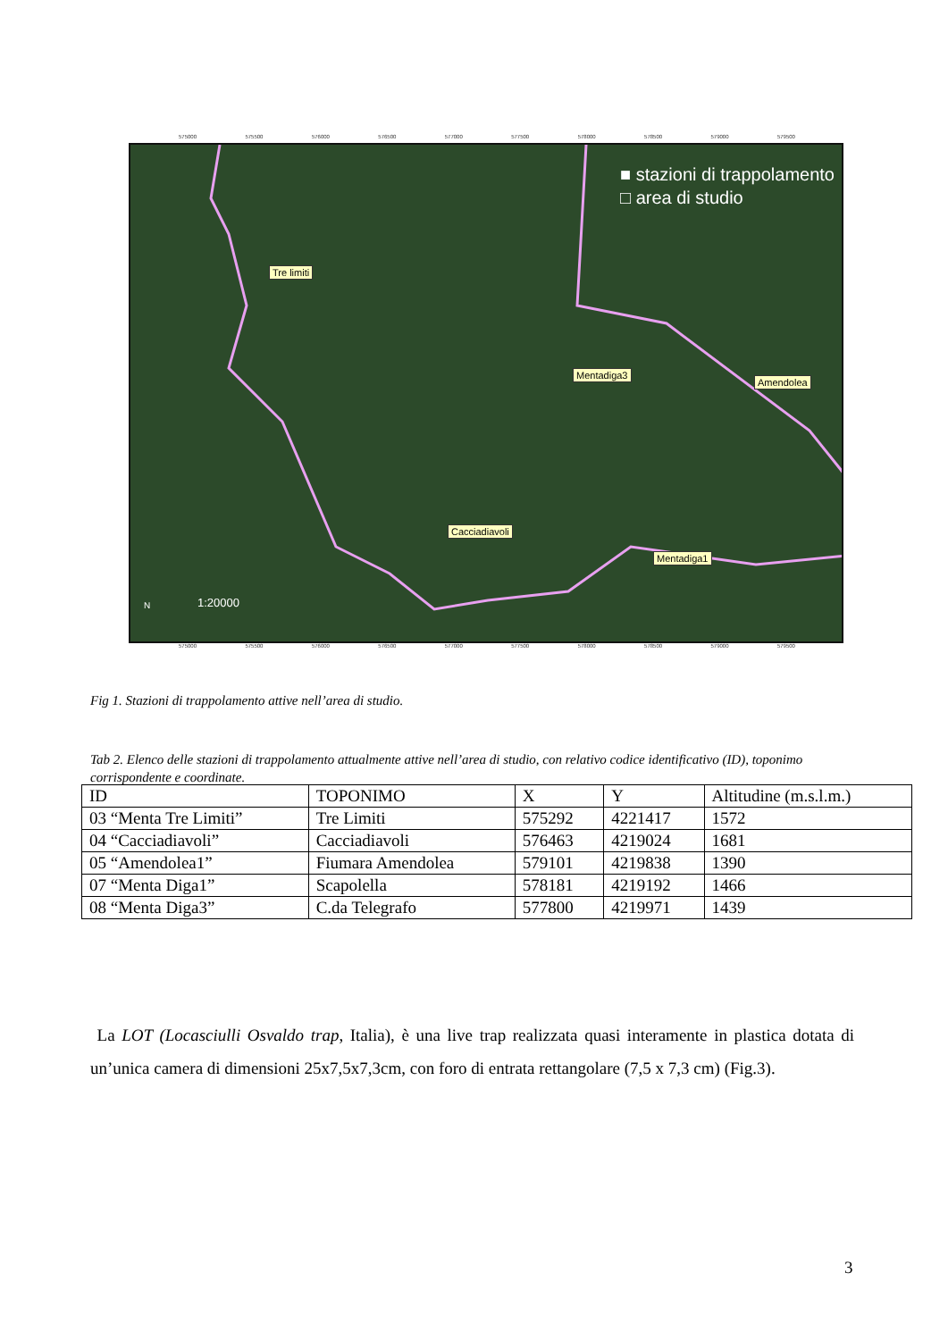575000 575500 576000 576500 577000 577500 578000 578500 579000 579500
■ stazioni di trappolamento
□ area di studio
Tre limiti
Mentadiga3
Amendolea
Cacciadiavoli
Mentadiga1
N 1:20000
575000 575500 576000 576500 577000 577500 578000 578500 579000 579500
Fig 1. Stazioni di trappolamento attive nell’area di studio.
Tab 2. Elenco delle stazioni di trappolamento attualmente attive nell’area di studio, con relativo codice identificativo (ID), toponimo corrispondente e coordinate.
| ID | TOPONIMO | X | Y | Altitudine (m.s.l.m.) |
| --- | --- | --- | --- | --- |
| 03 “Menta Tre Limiti” | Tre Limiti | 575292 | 4221417 | 1572 |
| 04 “Cacciadiavoli” | Cacciadiavoli | 576463 | 4219024 | 1681 |
| 05 “Amendolea1” | Fiumara Amendolea | 579101 | 4219838 | 1390 |
| 07 “Menta Diga1” | Scapolella | 578181 | 4219192 | 1466 |
| 08 “Menta Diga3” | C.da Telegrafo | 577800 | 4219971 | 1439 |
La LOT (Locasciulli Osvaldo trap, Italia), è una live trap realizzata quasi interamente in plastica dotata di un’unica camera di dimensioni 25x7,5x7,3cm, con foro di entrata rettangolare (7,5 x 7,3 cm) (Fig.3).
3